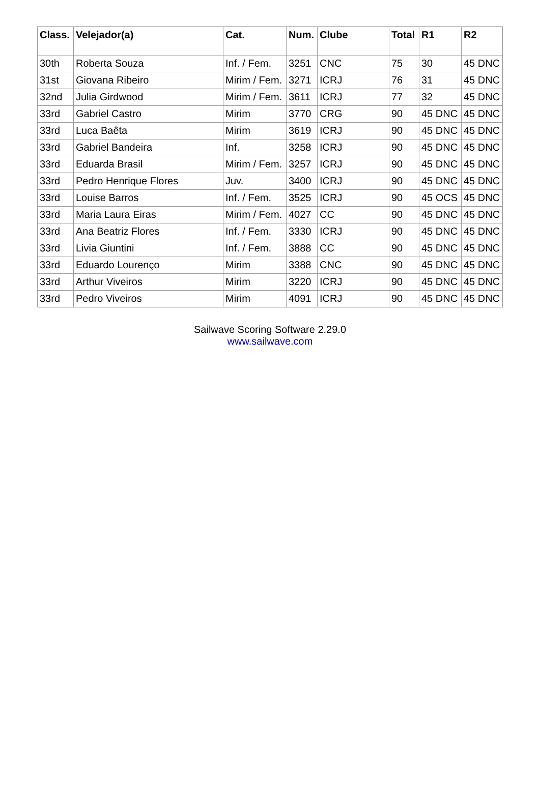| Class. | Velejador(a) | Cat. | Num. | Clube | Total | R1 | R2 |
| --- | --- | --- | --- | --- | --- | --- | --- |
| 30th | Roberta Souza | Inf. / Fem. | 3251 | CNC | 75 | 30 | 45 DNC |
| 31st | Giovana Ribeiro | Mirim / Fem. | 3271 | ICRJ | 76 | 31 | 45 DNC |
| 32nd | Julia Girdwood | Mirim / Fem. | 3611 | ICRJ | 77 | 32 | 45 DNC |
| 33rd | Gabriel Castro | Mirim | 3770 | CRG | 90 | 45 DNC | 45 DNC |
| 33rd | Luca Baêta | Mirim | 3619 | ICRJ | 90 | 45 DNC | 45 DNC |
| 33rd | Gabriel Bandeira | Inf. | 3258 | ICRJ | 90 | 45 DNC | 45 DNC |
| 33rd | Eduarda Brasil | Mirim / Fem. | 3257 | ICRJ | 90 | 45 DNC | 45 DNC |
| 33rd | Pedro Henrique Flores | Juv. | 3400 | ICRJ | 90 | 45 DNC | 45 DNC |
| 33rd | Louise Barros | Inf. / Fem. | 3525 | ICRJ | 90 | 45 OCS | 45 DNC |
| 33rd | Maria Laura Eiras | Mirim / Fem. | 4027 | CC | 90 | 45 DNC | 45 DNC |
| 33rd | Ana Beatriz Flores | Inf. / Fem. | 3330 | ICRJ | 90 | 45 DNC | 45 DNC |
| 33rd | Livia Giuntini | Inf. / Fem. | 3888 | CC | 90 | 45 DNC | 45 DNC |
| 33rd | Eduardo Lourenço | Mirim | 3388 | CNC | 90 | 45 DNC | 45 DNC |
| 33rd | Arthur Viveiros | Mirim | 3220 | ICRJ | 90 | 45 DNC | 45 DNC |
| 33rd | Pedro Viveiros | Mirim | 4091 | ICRJ | 90 | 45 DNC | 45 DNC |
Sailwave Scoring Software 2.29.0
www.sailwave.com